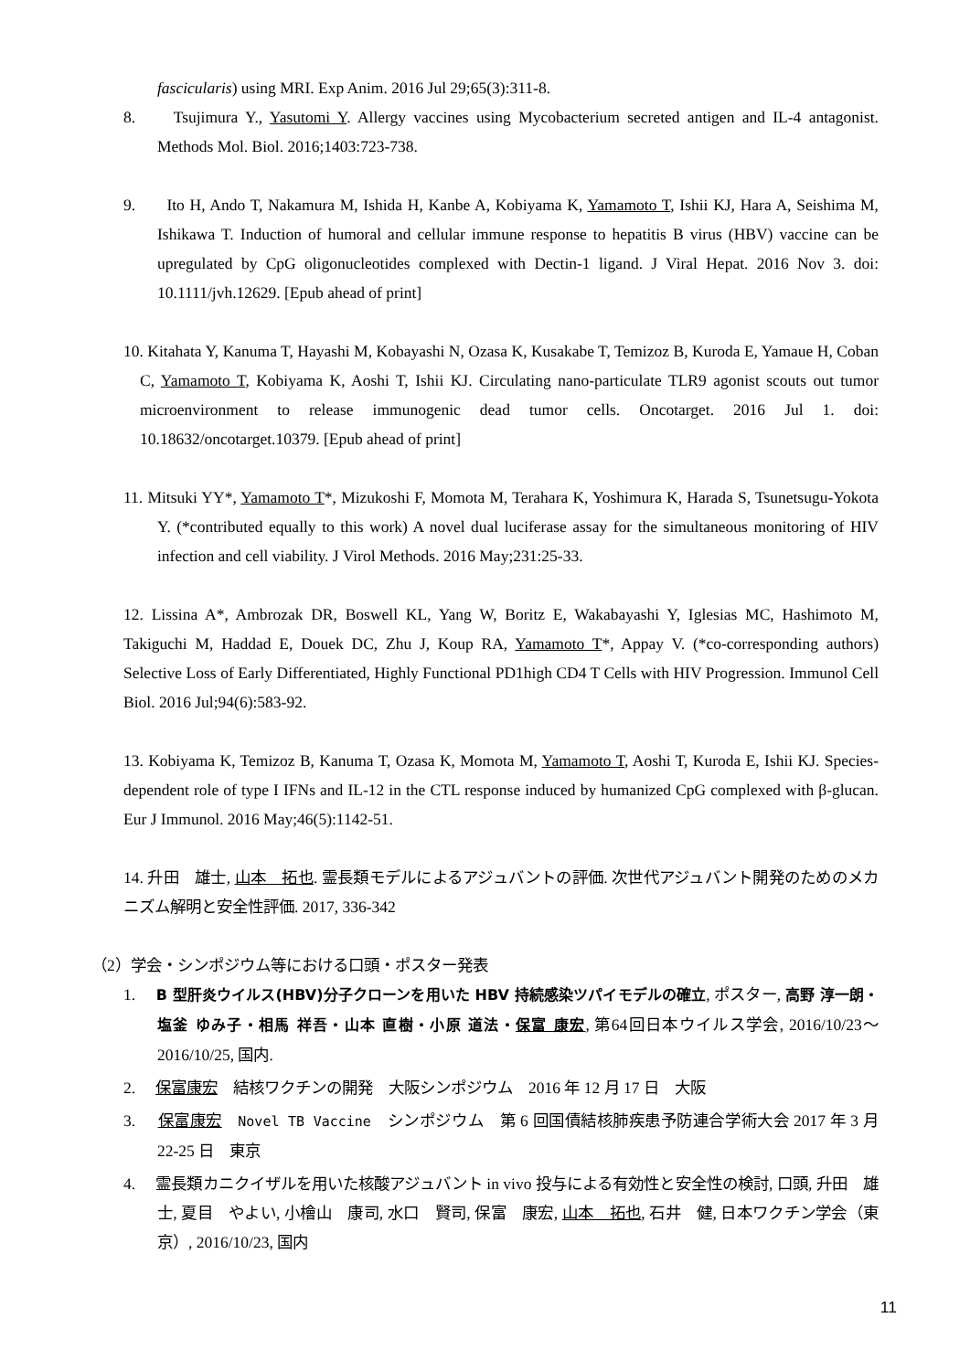fascicularis) using MRI. Exp Anim. 2016 Jul 29;65(3):311-8.
8. Tsujimura Y., Yasutomi Y. Allergy vaccines using Mycobacterium secreted antigen and IL-4 antagonist.　Methods Mol. Biol. 2016;1403:723-738.
9. Ito H, Ando T, Nakamura M, Ishida H, Kanbe A, Kobiyama K, Yamamoto T, Ishii KJ, Hara A, Seishima M, Ishikawa T. Induction of humoral and cellular immune response to hepatitis B virus (HBV) vaccine can be upregulated by CpG oligonucleotides complexed with Dectin-1 ligand. J Viral Hepat. 2016 Nov 3. doi: 10.1111/jvh.12629. [Epub ahead of print]
10. Kitahata Y, Kanuma T, Hayashi M, Kobayashi N, Ozasa K, Kusakabe T, Temizoz B, Kuroda E, Yamaue H, Coban C, Yamamoto T, Kobiyama K, Aoshi T, Ishii KJ. Circulating nano-particulate TLR9 agonist scouts out tumor microenvironment to release immunogenic dead tumor cells. Oncotarget. 2016 Jul 1. doi: 10.18632/oncotarget.10379. [Epub ahead of print]
11. Mitsuki YY*, Yamamoto T*, Mizukoshi F, Momota M, Terahara K, Yoshimura K, Harada S, Tsunetsugu-Yokota Y. (*contributed equally to this work) A novel dual luciferase assay for the simultaneous monitoring of HIV infection and cell viability. J Virol Methods. 2016 May;231:25-33.
12. Lissina A*, Ambrozak DR, Boswell KL, Yang W, Boritz E, Wakabayashi Y, Iglesias MC, Hashimoto M, Takiguchi M, Haddad E, Douek DC, Zhu J, Koup RA, Yamamoto T*, Appay V. (*co-corresponding authors) Selective Loss of Early Differentiated, Highly Functional PD1high CD4 T Cells with HIV Progression. Immunol Cell Biol. 2016 Jul;94(6):583-92.
13. Kobiyama K, Temizoz B, Kanuma T, Ozasa K, Momota M, Yamamoto T, Aoshi T, Kuroda E, Ishii KJ. Species-dependent role of type I IFNs and IL-12 in the CTL response induced by humanized CpG complexed with β-glucan. Eur J Immunol. 2016 May;46(5):1142-51.
14. 升田　雄士, 山本　拓也. 霊長類モデルによるアジュバントの評価. 次世代アジュバント開発のためのメカニズム解明と安全性評価. 2017, 336-342
（2）学会・シンポジウム等における口頭・ポスター発表
1. B 型肝炎ウイルス(HBV)分子クローンを用いた HBV 持続感染ツパイモデルの確立, ポスター, 高野 淳一朗・塩釜 ゆみ子・相馬 祥吾・山本 直樹・小原 道法・保富 康宏, 第64回日本ウイルス学会, 2016/10/23～2016/10/25, 国内.
2. 保富康宏　結核ワクチンの開発　大阪シンポジウム　2016 年 12 月 17 日　大阪
3. 保富康宏　Novel TB Vaccine　シンポジウム　第 6 回国債結核肺疾患予防連合学術大会 2017 年 3 月 22-25 日　東京
4. 霊長類カニクイザルを用いた核酸アジュバント in vivo 投与による有効性と安全性の検討, 口頭, 升田　雄士, 夏目　やよい, 小檜山　康司, 水口　賢司, 保富　康宏, 山本　拓也, 石井　健, 日本ワクチン学会（東京）, 2016/10/23, 国内
11